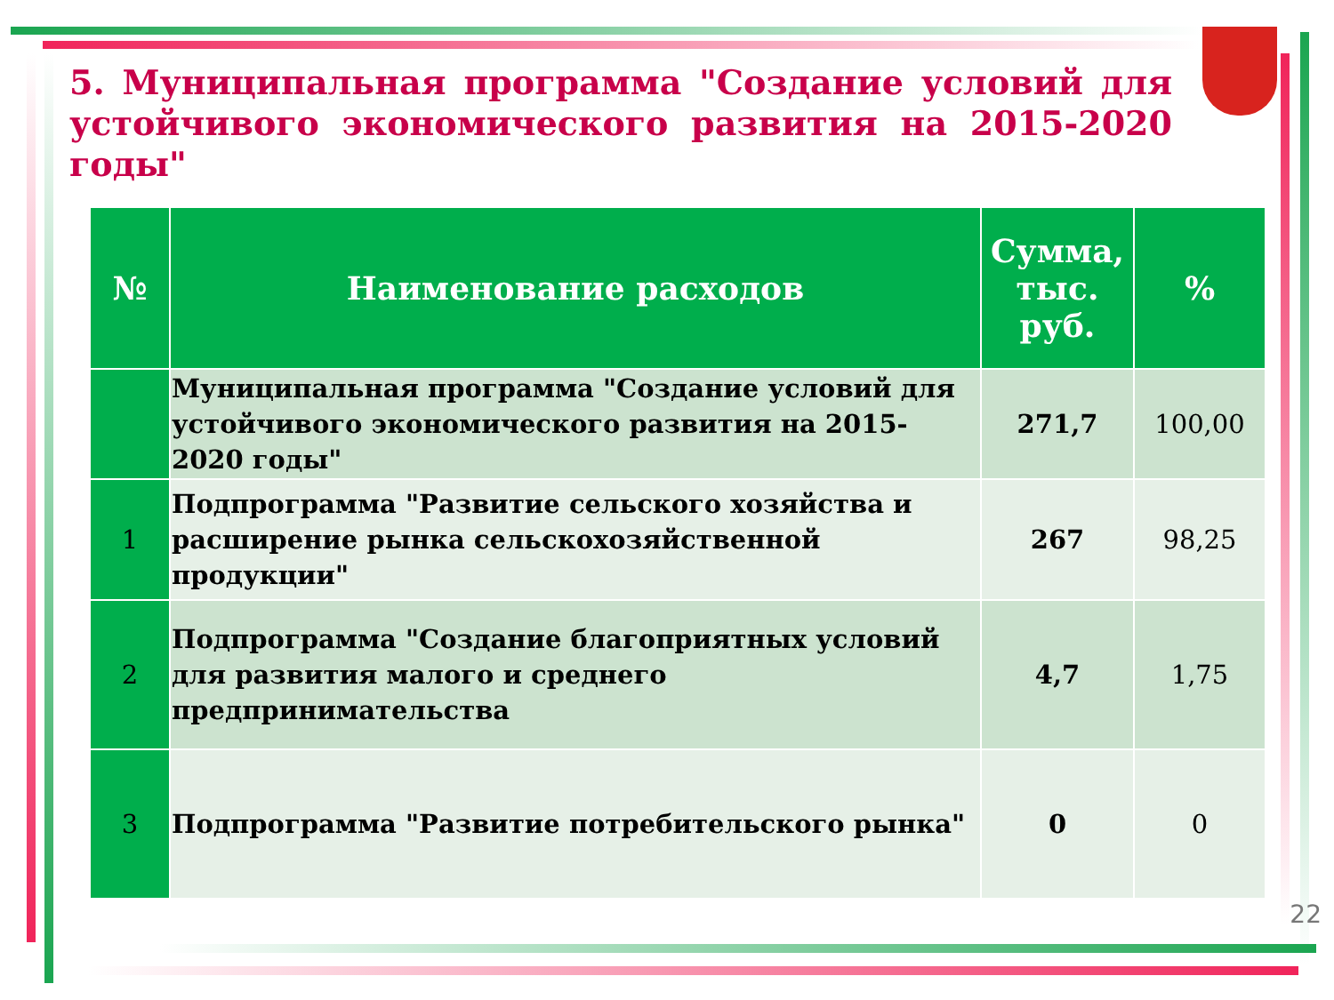5. Муниципальная программа "Создание условий для устойчивого экономического развития на 2015-2020 годы"
| № | Наименование расходов | Сумма, тыс. руб. | % |
| --- | --- | --- | --- |
| | Муниципальная программа "Создание условий для устойчивого экономического развития на 2015-2020 годы" | 271,7 | 100,00 |
| 1 | Подпрограмма "Развитие сельского хозяйства и расширение рынка сельскохозяйственной продукции" | 267 | 98,25 |
| 2 | Подпрограмма "Создание благоприятных условий для развития малого и среднего предпринимательства | 4,7 | 1,75 |
| 3 | Подпрограмма "Развитие потребительского рынка" | 0 | 0 |
22